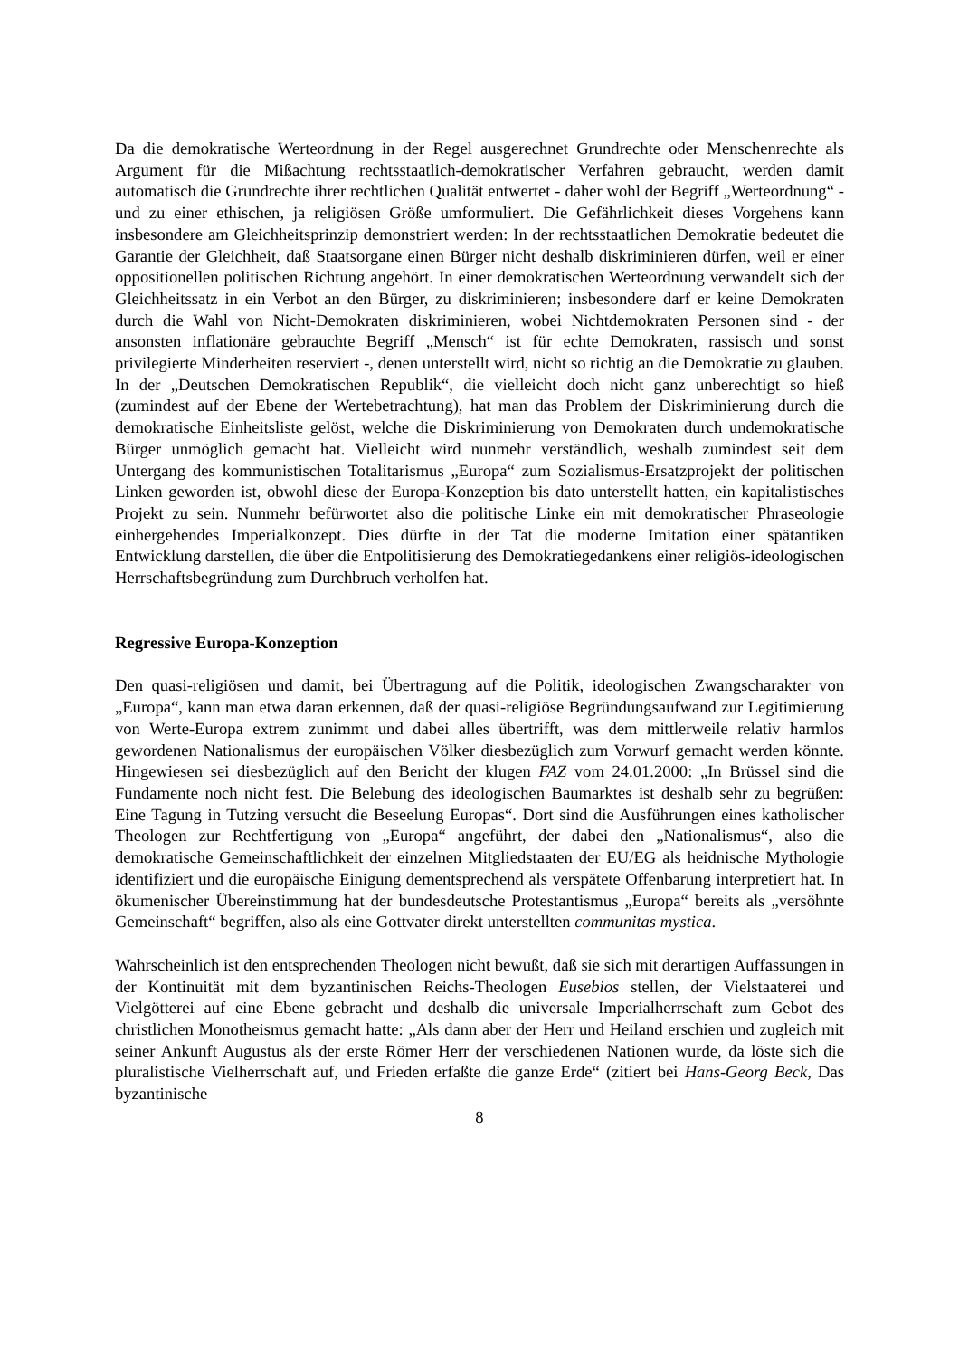Da die demokratische Werteordnung in der Regel ausgerechnet Grundrechte oder Menschenrechte als Argument für die Mißachtung rechtsstaatlich-demokratischer Verfahren gebraucht, werden damit automatisch die Grundrechte ihrer rechtlichen Qualität entwertet - daher wohl der Begriff „Werteordnung“ - und zu einer ethischen, ja religiösen Größe umformuliert. Die Gefährlichkeit dieses Vorgehens kann insbesondere am Gleichheitsprinzip demonstriert werden: In der rechtsstaatlichen Demokratie bedeutet die Garantie der Gleichheit, daß Staatsorgane einen Bürger nicht deshalb diskriminieren dürfen, weil er einer oppositionellen politischen Richtung angehört. In einer demokratischen Werteordnung verwandelt sich der Gleichheitssatz in ein Verbot an den Bürger, zu diskriminieren; insbesondere darf er keine Demokraten durch die Wahl von Nicht-Demokraten diskriminieren, wobei Nichtdemokraten Personen sind - der ansonsten inflationäre gebrauchte Begriff „Mensch“ ist für echte Demokraten, rassisch und sonst privilegierte Minderheiten reserviert -, denen unterstellt wird, nicht so richtig an die Demokratie zu glauben. In der „Deutschen Demokratischen Republik“, die vielleicht doch nicht ganz unberechtigt so hieß (zumindest auf der Ebene der Wertebetrachtung), hat man das Problem der Diskriminierung durch die demokratische Einheitsliste gelöst, welche die Diskriminierung von Demokraten durch undemokratische Bürger unmöglich gemacht hat. Vielleicht wird nunmehr verständlich, weshalb zumindest seit dem Untergang des kommunistischen Totalitarismus „Europa“ zum Sozialismus-Ersatzprojekt der politischen Linken geworden ist, obwohl diese der Europa-Konzeption bis dato unterstellt hatten, ein kapitalistisches Projekt zu sein. Nunmehr befürwortet also die politische Linke ein mit demokratischer Phraseologie einhergehendes Imperialkonzept. Dies dürfte in der Tat die moderne Imitation einer spätantiken Entwicklung darstellen, die über die Entpolitisierung des Demokratiegedankens einer religiös-ideologischen Herrschaftsbegründung zum Durchbruch verholfen hat.
Regressive Europa-Konzeption
Den quasi-religiösen und damit, bei Übertragung auf die Politik, ideologischen Zwangscharakter von „Europa“, kann man etwa daran erkennen, daß der quasi-religiöse Begründungsaufwand zur Legitimierung von Werte-Europa extrem zunimmt und dabei alles übertrifft, was dem mittlerweile relativ harmlos gewordenen Nationalismus der europäischen Völker diesbezüglich zum Vorwurf gemacht werden könnte. Hingewiesen sei diesbezüglich auf den Bericht der klugen FAZ vom 24.01.2000: „In Brüssel sind die Fundamente noch nicht fest. Die Belebung des ideologischen Baumarktes ist deshalb sehr zu begrüßen: Eine Tagung in Tutzing versucht die Beseelung Europas“. Dort sind die Ausführungen eines katholischer Theologen zur Rechtfertigung von „Europa“ angeführt, der dabei den „Nationalismus“, also die demokratische Gemeinschaftlichkeit der einzelnen Mitgliedstaaten der EU/EG als heidnische Mythologie identifiziert und die europäische Einigung dementsprechend als verspätete Offenbarung interpretiert hat. In ökumenischer Übereinstimmung hat der bundesdeutsche Protestantismus „Europa“ bereits als „versöhnte Gemeinschaft“ begriffen, also als eine Gottvater direkt unterstellten communitas mystica.
Wahrscheinlich ist den entsprechenden Theologen nicht bewußt, daß sie sich mit derartigen Auffassungen in der Kontinuität mit dem byzantinischen Reichs-Theologen Eusebios stellen, der Vielstaaterei und Vielgötterei auf eine Ebene gebracht und deshalb die universale Imperialherrschaft zum Gebot des christlichen Monotheismus gemacht hatte: „Als dann aber der Herr und Heiland erschien und zugleich mit seiner Ankunft Augustus als der erste Römer Herr der verschiedenen Nationen wurde, da löste sich die pluralistische Vielherrschaft auf, und Frieden erfaßte die ganze Erde“ (zitiert bei Hans-Georg Beck, Das byzantinische
8